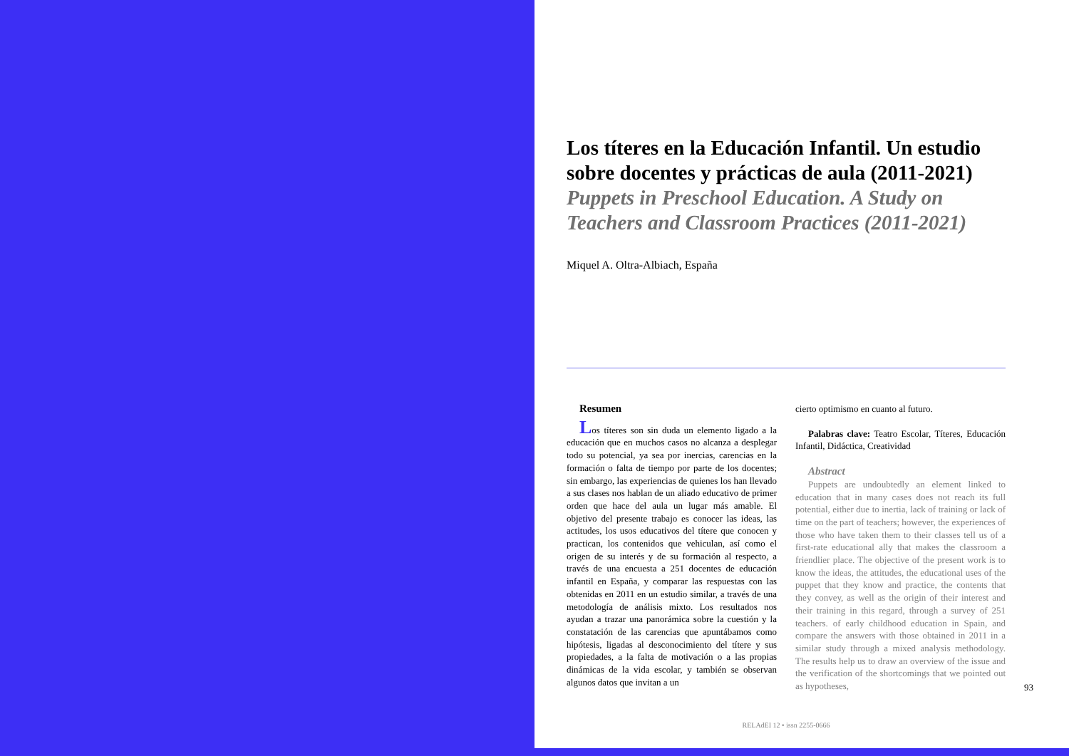Los títeres en la Educación Infantil. Un estudio sobre docentes y prácticas de aula (2011-2021)
Puppets in Preschool Education. A Study on Teachers and Classroom Practices (2011-2021)
Miquel A. Oltra-Albiach, España
Resumen
Los títeres son sin duda un elemento ligado a la educación que en muchos casos no alcanza a desplegar todo su potencial, ya sea por inercias, carencias en la formación o falta de tiempo por parte de los docentes; sin embargo, las experiencias de quienes los han llevado a sus clases nos hablan de un aliado educativo de primer orden que hace del aula un lugar más amable. El objetivo del presente trabajo es conocer las ideas, las actitudes, los usos educativos del títere que conocen y practican, los contenidos que vehiculan, así como el origen de su interés y de su formación al respecto, a través de una encuesta a 251 docentes de educación infantil en España, y comparar las respuestas con las obtenidas en 2011 en un estudio similar, a través de una metodología de análisis mixto. Los resultados nos ayudan a trazar una panorámica sobre la cuestión y la constatación de las carencias que apuntábamos como hipótesis, ligadas al desconocimiento del títere y sus propiedades, a la falta de motivación o a las propias dinámicas de la vida escolar, y también se observan algunos datos que invitan a un
cierto optimismo en cuanto al futuro.
Palabras clave: Teatro Escolar, Títeres, Educación Infantil, Didáctica, Creatividad
Abstract
Puppets are undoubtedly an element linked to education that in many cases does not reach its full potential, either due to inertia, lack of training or lack of time on the part of teachers; however, the experiences of those who have taken them to their classes tell us of a first-rate educational ally that makes the classroom a friendlier place. The objective of the present work is to know the ideas, the attitudes, the educational uses of the puppet that they know and practice, the contents that they convey, as well as the origin of their interest and their training in this regard, through a survey of 251 teachers. of early childhood education in Spain, and compare the answers with those obtained in 2011 in a similar study through a mixed analysis methodology. The results help us to draw an overview of the issue and the verification of the shortcomings that we pointed out as hypotheses,
93
RELAdEI 12 • issn 2255-0666